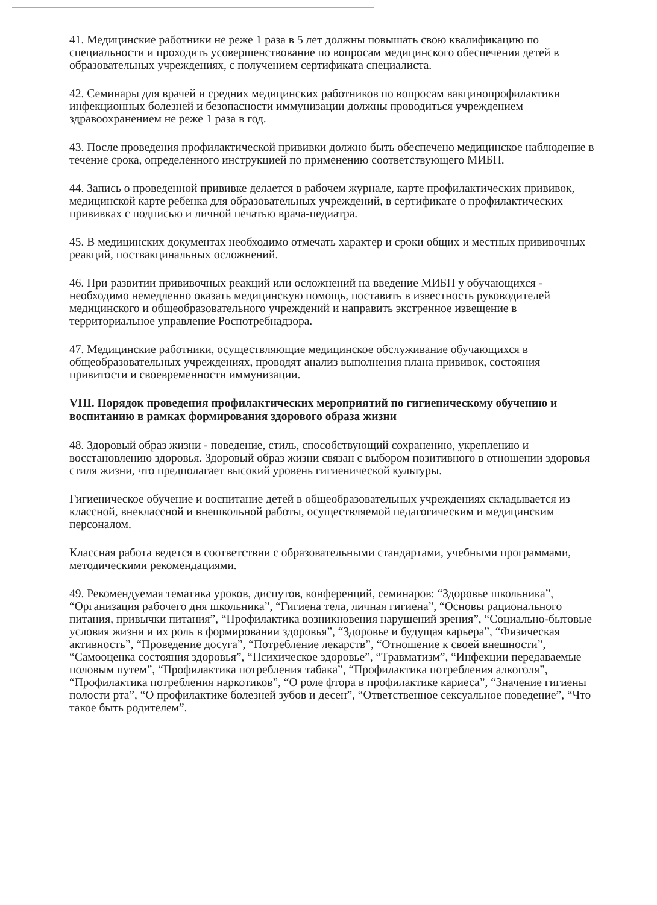41. Медицинские работники не реже 1 раза в 5 лет должны повышать свою квалификацию по специальности и проходить усовершенствование по вопросам медицинского обеспечения детей в образовательных учреждениях, с получением сертификата специалиста.
42. Семинары для врачей и средних медицинских работников по вопросам вакцинопрофилактики инфекционных болезней и безопасности иммунизации должны проводиться учреждением здравоохранением не реже 1 раза в год.
43. После проведения профилактической прививки должно быть обеспечено медицинское наблюдение в течение срока, определенного инструкцией по применению соответствующего МИБП.
44. Запись о проведенной прививке делается в рабочем журнале, карте профилактических прививок, медицинской карте ребенка для образовательных учреждений, в сертификате о профилактических прививках с подписью и личной печатью врача-педиатра.
45. В медицинских документах необходимо отмечать характер и сроки общих и местных прививочных реакций, поствакцинальных осложнений.
46. При развитии прививочных реакций или осложнений на введение МИБП у обучающихся - необходимо немедленно оказать медицинскую помощь, поставить в известность руководителей медицинского и общеобразовательного учреждений и направить экстренное извещение в территориальное управление Роспотребнадзора.
47. Медицинские работники, осуществляющие медицинское обслуживание обучающихся в общеобразовательных учреждениях, проводят анализ выполнения плана прививок, состояния привитости и своевременности иммунизации.
VIII. Порядок проведения профилактических мероприятий по гигиеническому обучению и воспитанию в рамках формирования здорового образа жизни
48. Здоровый образ жизни - поведение, стиль, способствующий сохранению, укреплению и восстановлению здоровья. Здоровый образ жизни связан с выбором позитивного в отношении здоровья стиля жизни, что предполагает высокий уровень гигиенической культуры.
Гигиеническое обучение и воспитание детей в общеобразовательных учреждениях складывается из классной, внеклассной и внешкольной работы, осуществляемой педагогическим и медицинским персоналом.
Классная работа ведется в соответствии с образовательными стандартами, учебными программами, методическими рекомендациями.
49. Рекомендуемая тематика уроков, диспутов, конференций, семинаров: “Здоровье школьника”, “Организация рабочего дня школьника”, “Гигиена тела, личная гигиена”, “Основы рационального питания, привычки питания”, “Профилактика возникновения нарушений зрения”, “Социально-бытовые условия жизни и их роль в формировании здоровья”, “Здоровье и будущая карьера”, “Физическая активность”, “Проведение досуга”, “Потребление лекарств”, “Отношение к своей внешности”, “Самооценка состояния здоровья”, “Психическое здоровье”, “Травматизм”, “Инфекции передаваемые половым путем”, “Профилактика потребления табака”, “Профилактика потребления алкоголя”, “Профилактика потребления наркотиков”, “О роле фтора в профилактике кариеса”, “Значение гигиены полости рта”, “О профилактике болезней зубов и десен”, “Ответственное сексуальное поведение”, “Что такое быть родителем”.